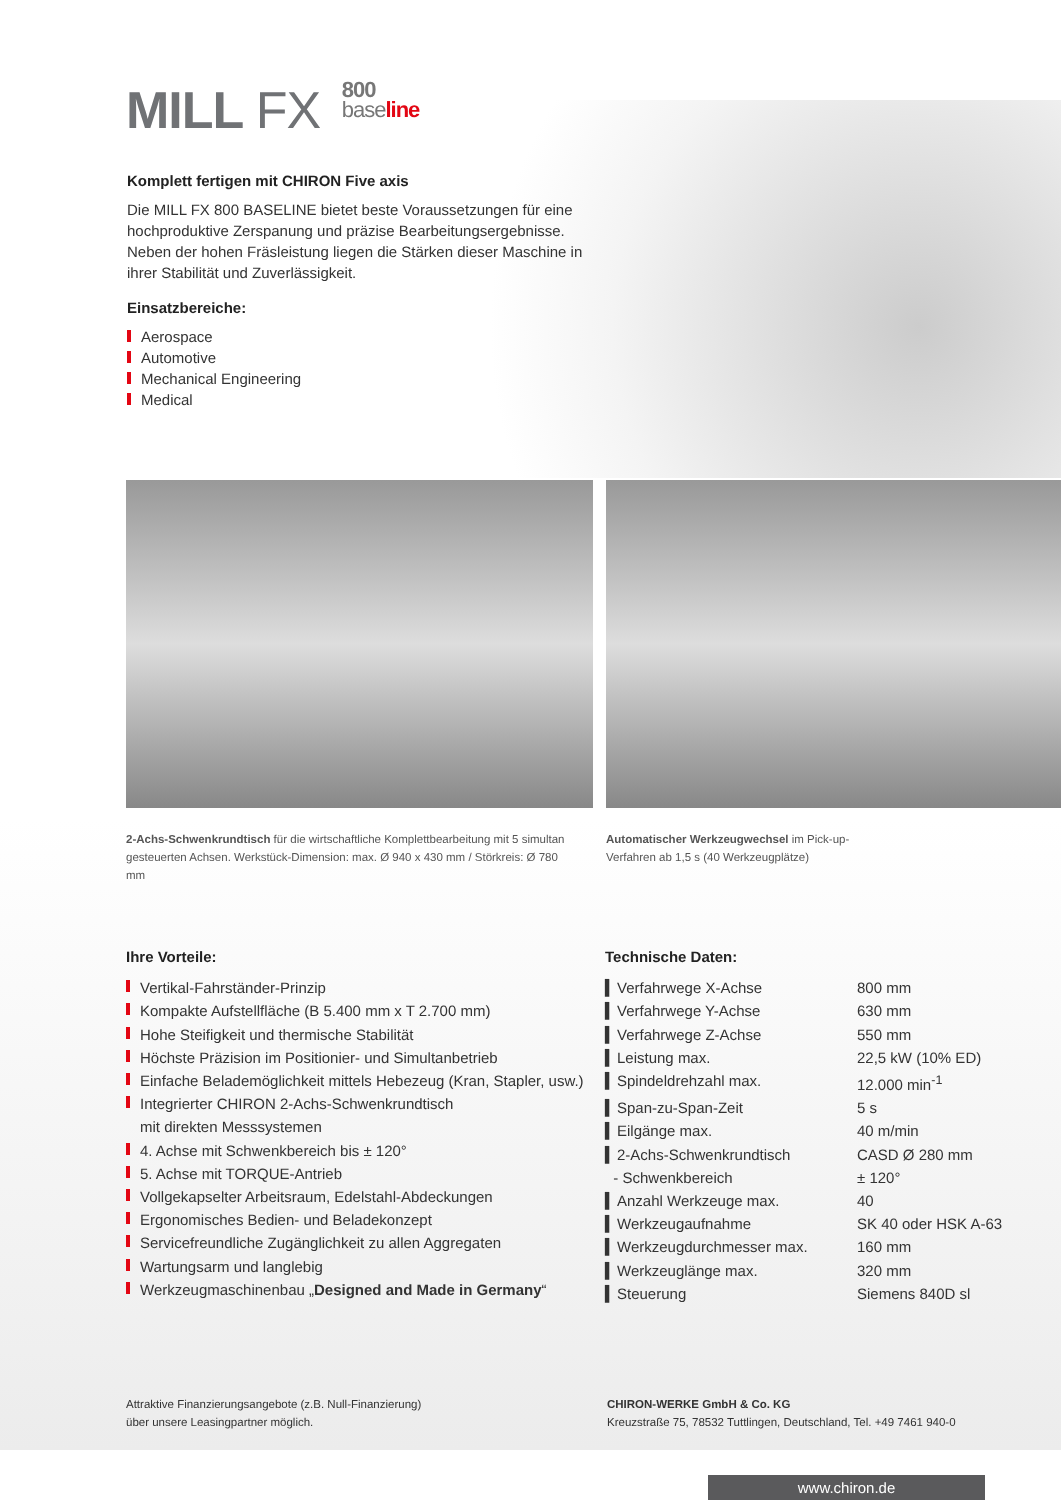MILL FX 800
base line
Komplett fertigen mit CHIRON Five axis
Die MILL FX 800 BASELINE bietet beste Voraussetzungen für eine hochproduktive Zerspanung und präzise Bearbeitungsergebnisse. Neben der hohen Fräsleistung liegen die Stärken dieser Maschine in ihrer Stabilität und Zuverlässigkeit.
Einsatzbereiche:
Aerospace
Automotive
Mechanical Engineering
Medical
2-Achs-Schwenkrundtisch für die wirtschaftliche Komplettbearbeitung mit 5 simultan gesteuerten Achsen. Werkstück-Dimension: max. Ø 940 x 430 mm / Störkreis: Ø 780 mm
Automatischer Werkzeugwechsel im Pick-up-Verfahren ab 1,5 s (40 Werkzeugplätze)
Ihre Vorteile:
Vertikal-Fahrständer-Prinzip
Kompakte Aufstellfläche (B 5.400 mm x T 2.700 mm)
Hohe Steifigkeit und thermische Stabilität
Höchste Präzision im Positionier- und Simultanbetrieb
Einfache Belademöglichkeit mittels Hebezeug (Kran, Stapler, usw.)
Integrierter CHIRON 2-Achs-Schwenkrundtisch
mit direkten Messsystemen
4. Achse mit Schwenkbereich bis ± 120°
5. Achse mit TORQUE-Antrieb
Vollgekapselter Arbeitsraum, Edelstahl-Abdeckungen
Ergonomisches Bedien- und Beladekonzept
Servicefreundliche Zugänglichkeit zu allen Aggregaten
Wartungsarm und langlebig
Werkzeugmaschinenbau „Designed and Made in Germany“
Technische Daten:
| ▍Verfahrwege X-Achse | 800 mm |
| ▍Verfahrwege Y-Achse | 630 mm |
| ▍Verfahrwege Z-Achse | 550 mm |
| ▍Leistung max. | 22,5 kW (10% ED) |
| ▍Spindeldrehzahl max. | 12.000 min<sup>-1</sup> |
| ▍Span-zu-Span-Zeit | 5 s |
| ▍Eilgänge max. | 40 m/min |
| ▍2-Achs-Schwenkrundtisch | CASD Ø 280 mm |
| - Schwenkbereich | ± 120° |
| ▍Anzahl Werkzeuge max. | 40 |
| ▍Werkzeugaufnahme | SK 40 oder HSK A-63 |
| ▍Werkzeugdurchmesser max. | 160 mm |
| ▍Werkzeuglänge max. | 320 mm |
| ▍Steuerung | Siemens 840D sl |
Attraktive Finanzierungsangebote (z.B. Null-Finanzierung)
über unsere Leasingpartner möglich.
CHIRON-WERKE GmbH & Co. KG
Kreuzstraße 75, 78532 Tuttlingen, Deutschland, Tel. +49 7461 940-0
www.chiron.de